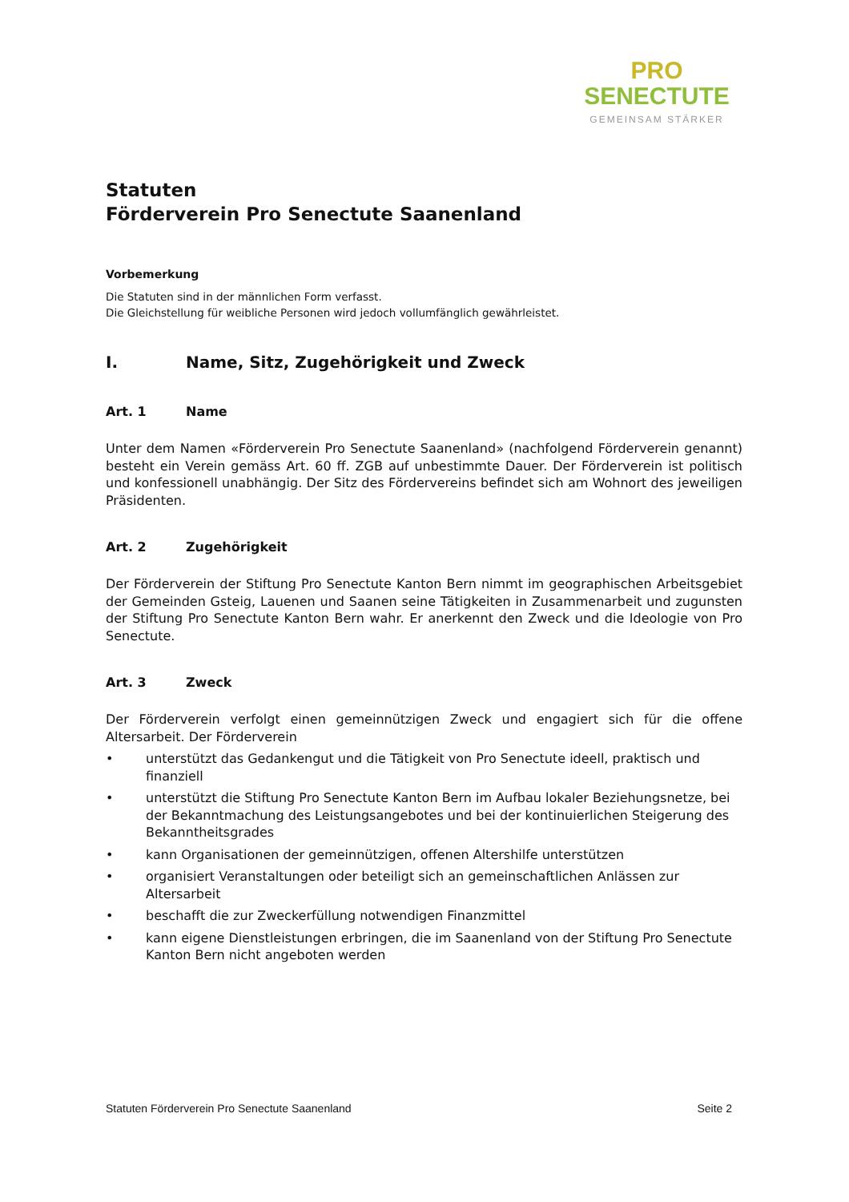PRO
SENECTUTE
GEMEINSAM STÄRKER
Statuten
Förderverein Pro Senectute Saanenland
Vorbemerkung
Die Statuten sind in der männlichen Form verfasst.
Die Gleichstellung für weibliche Personen wird jedoch vollumfänglich gewährleistet.
I. Name, Sitz, Zugehörigkeit und Zweck
Art. 1 Name
Unter dem Namen «Förderverein Pro Senectute Saanenland» (nachfolgend Förderverein genannt) besteht ein Verein gemäss Art. 60 ff. ZGB auf unbestimmte Dauer. Der Förderverein ist politisch und konfessionell unabhängig. Der Sitz des Fördervereins befindet sich am Wohnort des jeweiligen Präsidenten.
Art. 2 Zugehörigkeit
Der Förderverein der Stiftung Pro Senectute Kanton Bern nimmt im geographischen Arbeitsgebiet der Gemeinden Gsteig, Lauenen und Saanen seine Tätigkeiten in Zusammenarbeit und zugunsten der Stiftung Pro Senectute Kanton Bern wahr. Er anerkennt den Zweck und die Ideologie von Pro Senectute.
Art. 3 Zweck
Der Förderverein verfolgt einen gemeinnützigen Zweck und engagiert sich für die offene Altersarbeit. Der Förderverein
• unterstützt das Gedankengut und die Tätigkeit von Pro Senectute ideell, praktisch und finanziell
• unterstützt die Stiftung Pro Senectute Kanton Bern im Aufbau lokaler Beziehungsnetze, bei der Bekanntmachung des Leistungsangebotes und bei der kontinuierlichen Steigerung des Bekanntheitsgrades
• kann Organisationen der gemeinnützigen, offenen Altershilfe unterstützen
• organisiert Veranstaltungen oder beteiligt sich an gemeinschaftlichen Anlässen zur Altersarbeit
• beschafft die zur Zweckerfüllung notwendigen Finanzmittel
• kann eigene Dienstleistungen erbringen, die im Saanenland von der Stiftung Pro Senectute Kanton Bern nicht angeboten werden
Statuten Förderverein Pro Senectute Saanenland Seite 2